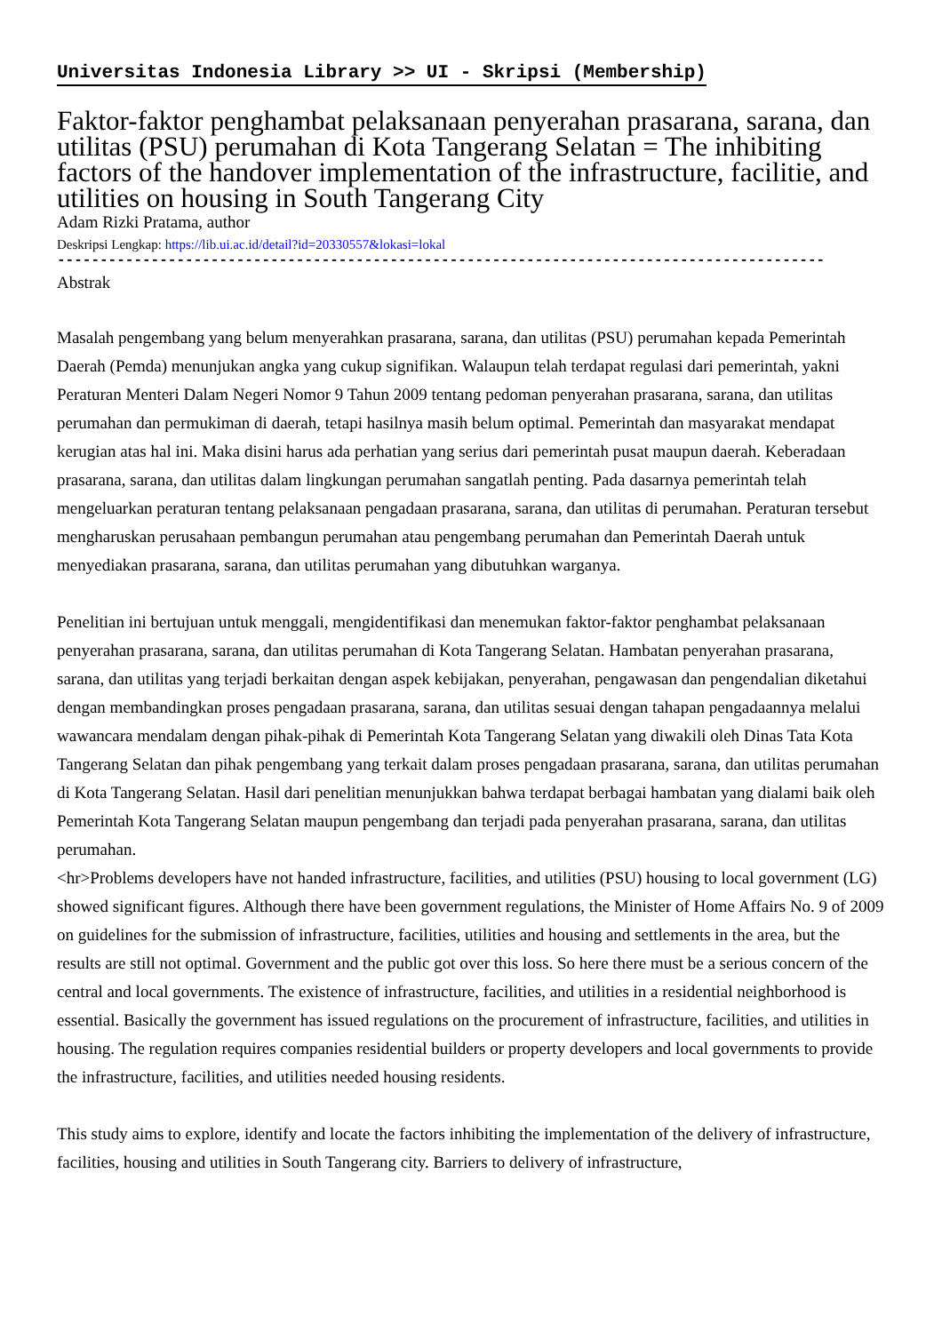Universitas Indonesia Library >> UI - Skripsi (Membership)
Faktor-faktor penghambat pelaksanaan penyerahan prasarana, sarana, dan utilitas (PSU) perumahan di Kota Tangerang Selatan = The inhibiting factors of the handover implementation of the infrastructure, facilitie, and utilities on housing in South Tangerang City
Adam Rizki Pratama, author
Deskripsi Lengkap: https://lib.ui.ac.id/detail?id=20330557&lokasi=lokal
------------------------------------------------------------------------------------------
Abstrak
Masalah pengembang yang belum menyerahkan prasarana, sarana, dan utilitas (PSU) perumahan kepada Pemerintah Daerah (Pemda) menunjukan angka yang cukup signifikan. Walaupun telah terdapat regulasi dari pemerintah, yakni Peraturan Menteri Dalam Negeri Nomor 9 Tahun 2009 tentang pedoman penyerahan prasarana, sarana, dan utilitas perumahan dan permukiman di daerah, tetapi hasilnya masih belum optimal. Pemerintah dan masyarakat mendapat kerugian atas hal ini. Maka disini harus ada perhatian yang serius dari pemerintah pusat maupun daerah. Keberadaan prasarana, sarana, dan utilitas dalam lingkungan perumahan sangatlah penting. Pada dasarnya pemerintah telah mengeluarkan peraturan tentang pelaksanaan pengadaan prasarana, sarana, dan utilitas di perumahan. Peraturan tersebut mengharuskan perusahaan pembangun perumahan atau pengembang perumahan dan Pemerintah Daerah untuk menyediakan prasarana, sarana, dan utilitas perumahan yang dibutuhkan warganya.
Penelitian ini bertujuan untuk menggali, mengidentifikasi dan menemukan faktor-faktor penghambat pelaksanaan penyerahan prasarana, sarana, dan utilitas perumahan di Kota Tangerang Selatan. Hambatan penyerahan prasarana, sarana, dan utilitas yang terjadi berkaitan dengan aspek kebijakan, penyerahan, pengawasan dan pengendalian diketahui dengan membandingkan proses pengadaan prasarana, sarana, dan utilitas sesuai dengan tahapan pengadaannya melalui wawancara mendalam dengan pihak-pihak di Pemerintah Kota Tangerang Selatan yang diwakili oleh Dinas Tata Kota Tangerang Selatan dan pihak pengembang yang terkait dalam proses pengadaan prasarana, sarana, dan utilitas perumahan di Kota Tangerang Selatan. Hasil dari penelitian menunjukkan bahwa terdapat berbagai hambatan yang dialami baik oleh Pemerintah Kota Tangerang Selatan maupun pengembang dan terjadi pada penyerahan prasarana, sarana, dan utilitas perumahan.
<hr>Problems developers have not handed infrastructure, facilities, and utilities (PSU) housing to local government (LG) showed significant figures. Although there have been government regulations, the Minister of Home Affairs No. 9 of 2009 on guidelines for the submission of infrastructure, facilities, utilities and housing and settlements in the area, but the results are still not optimal. Government and the public got over this loss. So here there must be a serious concern of the central and local governments. The existence of infrastructure, facilities, and utilities in a residential neighborhood is essential. Basically the government has issued regulations on the procurement of infrastructure, facilities, and utilities in housing. The regulation requires companies residential builders or property developers and local governments to provide the infrastructure, facilities, and utilities needed housing residents.
This study aims to explore, identify and locate the factors inhibiting the implementation of the delivery of infrastructure, facilities, housing and utilities in South Tangerang city. Barriers to delivery of infrastructure,